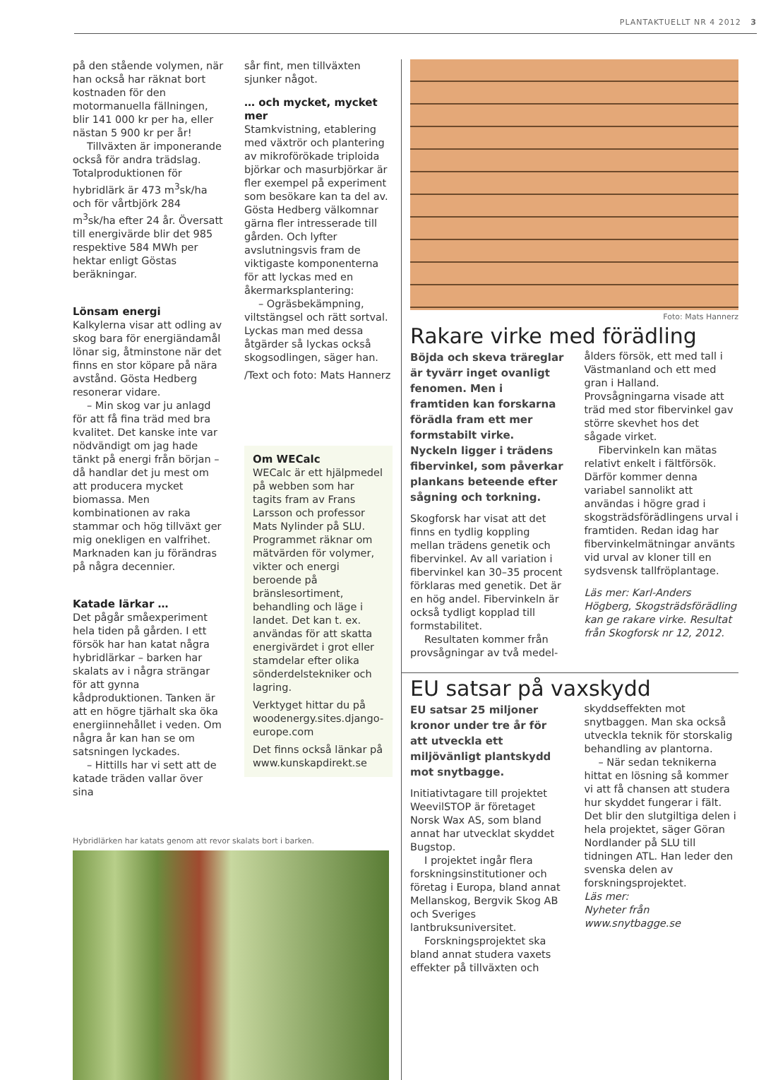PLANTAKTUELLT NR 4 2012 3
på den stående volymen, när han också har räknat bort kostnaden för den motormanuella fällningen, blir 141 000 kr per ha, eller nästan 5 900 kr per år!
Tillväxten är imponerande också för andra trädslag. Totalproduktionen för hybridlärk är 473 m<sup>3</sup>sk/ha och för vårtbjörk 284 m<sup>3</sup>sk/ha efter 24 år. Översatt till energivärde blir det 985 respektive 584 MWh per hektar enligt Göstas beräkningar.
Lönsam energi
Kalkylerna visar att odling av skog bara för energiändamål lönar sig, åtminstone när det finns en stor köpare på nära avstånd. Gösta Hedberg resonerar vidare.
– Min skog var ju anlagd för att få fina träd med bra kvalitet. Det kanske inte var nödvändigt om jag hade tänkt på energi från början – då handlar det ju mest om att producera mycket biomassa. Men kombinationen av raka stammar och hög tillväxt ger mig onekligen en valfrihet. Marknaden kan ju förändras på några decennier.
Katade lärkar …
Det pågår småexperiment hela tiden på gården. I ett försök har han katat några hybridlärkar – barken har skalats av i några strängar för att gynna kådproduktionen. Tanken är att en högre tjärhalt ska öka energiinnehållet i veden. Om några år kan han se om satsningen lyckades.
– Hittills har vi sett att de katade träden vallar över sina
sår fint, men tillväxten sjunker något.
… och mycket, mycket mer
Stamkvistning, etablering med växtrör och plantering av mikroförökade triploida björkar och masurbjörkar är fler exempel på experiment som besökare kan ta del av. Gösta Hedberg välkomnar gärna fler intresserade till gården. Och lyfter avslutningsvis fram de viktigaste komponenterna för att lyckas med en åkermarksplantering:
– Ogräsbekämpning, viltstängsel och rätt sortval. Lyckas man med dessa åtgärder så lyckas också skogsodlingen, säger han.
/Text och foto: Mats Hannerz
Om WECalc
WECalc är ett hjälpmedel på webben som har tagits fram av Frans Larsson och professor Mats Nylinder på SLU. Programmet räknar om mätvärden för volymer, vikter och energi beroende på bränslesortiment, behandling och läge i landet. Det kan t. ex. användas för att skatta energivärdet i grot eller stamdelar efter olika sönderdelstekniker och lagring.
Verktyget hittar du på woodenergy.sites.django-europe.com
Det finns också länkar på www.kunskapdirekt.se
Hybridlärken har katats genom att revor skalats bort i barken.
Foto: Mats Hannerz
Rakare virke med förädling
Böjda och skeva träreglar är tyvärr inget ovanligt fenomen. Men i framtiden kan forskarna förädla fram ett mer formstabilt virke. Nyckeln ligger i trädens fibervinkel, som påverkar plankans beteende efter sågning och torkning.
Skogforsk har visat att det finns en tydlig koppling mellan trädens genetik och fibervinkel. Av all variation i fibervinkel kan 30–35 procent förklaras med genetik. Det är en hög andel. Fibervinkeln är också tydligt kopplad till formstabilitet.
Resultaten kommer från provsågningar av två medel-
ålders försök, ett med tall i Västmanland och ett med gran i Halland. Provsågningarna visade att träd med stor fibervinkel gav större skevhet hos det sågade virket.
Fibervinkeln kan mätas relativt enkelt i fältförsök. Därför kommer denna variabel sannolikt att användas i högre grad i skogsträdsförädlingens urval i framtiden. Redan idag har fibervinkelmätningar använts vid urval av kloner till en sydsvensk tallfröplantage.
Läs mer: Karl-Anders Högberg, Skogsträdsförädling kan ge rakare virke. Resultat från Skogforsk nr 12, 2012.
EU satsar på vaxskydd
EU satsar 25 miljoner kronor under tre år för att utveckla ett miljövänligt plantskydd mot snytbagge.
Initiativtagare till projektet WeevilSTOP är företaget Norsk Wax AS, som bland annat har utvecklat skyddet Bugstop.
I projektet ingår flera forskningsinstitutioner och företag i Europa, bland annat Mellanskog, Bergvik Skog AB och Sveriges lantbruksuniversitet.
Forskningsprojektet ska bland annat studera vaxets effekter på tillväxten och
skyddseffekten mot snytbaggen. Man ska också utveckla teknik för storskalig behandling av plantorna.
– När sedan teknikerna hittat en lösning så kommer vi att få chansen att studera hur skyddet fungerar i fält. Det blir den slutgiltiga delen i hela projektet, säger Göran Nordlander på SLU till tidningen ATL. Han leder den svenska delen av forskningsprojektet.
Läs mer:
Nyheter från
www.snytbagge.se